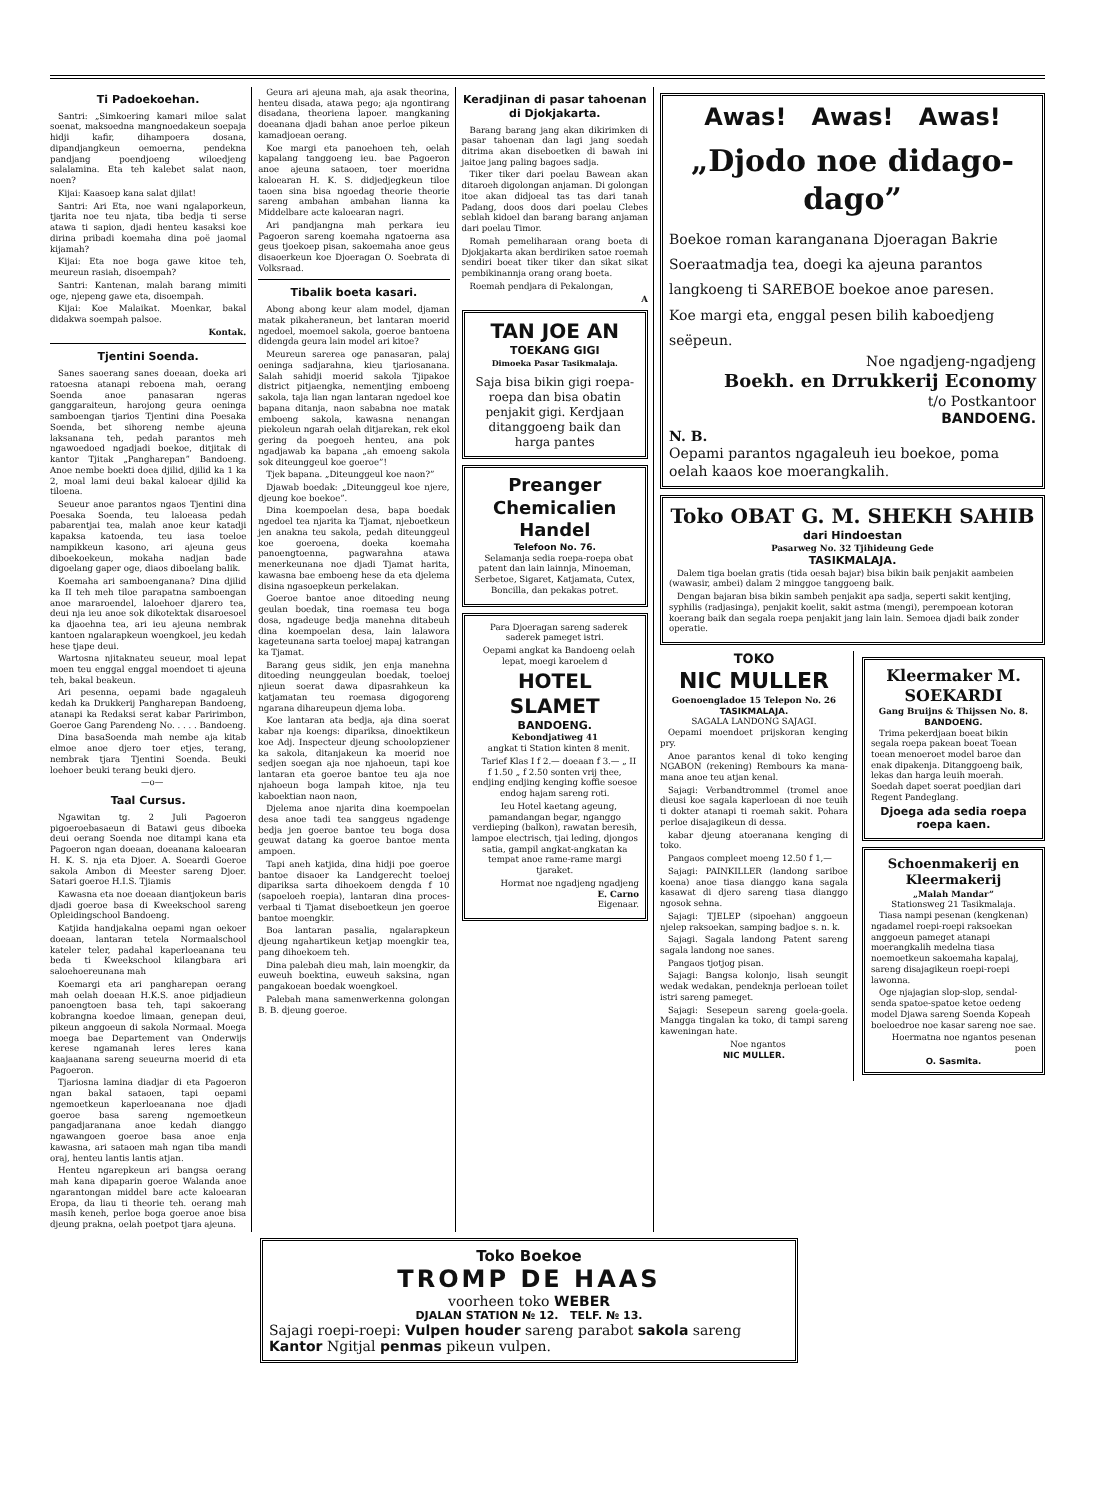Ti Padoekoehan.
Santri: „Simkoering kamari miloe salat soenat, maksoedna mangnoedakeun soepaja hidji kafir, dihampoera dosana, dipandjangkeun oemoerna, pendekna pandjang poendjoeng wiloedjeng salalamina. Eta teh kalebet salat naon, noen?
Kijai: Kaasoep kana salat djilat!
Santri: Ari Eta, noe wani ngalaporkeun, tjarita noe teu njata, tiba bedja ti serse atawa ti sapion, djadi henteu kasaksi koe dirina pribadi koemaha dina poë jaomal kijamah?
Kijai: Eta noe boga gawe kitoe teh, meureun rasiah, disoempah?
Santri: Kantenan, malah barang mimiti oge, njepeng gawe eta, disoempah.
Kijai: Koe Malaikat. Moenkar, bakal didakwa soempah palsoe.
Kontak.
Tjentini Soenda.
Sanes saoerang sanes doeaan, doeka ari ratoesna atanapi reboena mah, oerang Soenda anoe panasaran ngeras ganggaraiteun, harojong geura oeninga samboengan tjarios Tjentini dina Poesaka Soenda, bet sihoreng nembe ajeuna laksanana teh, pedah parantos meh ngawoedoed ngadjadi boekoe, ditjitak di kantor Tjitak „Pangharepan” Bandoeng. Anoe nembe boekti doea djilid, djilid ka 1 ka 2, moal lami deui bakal kaloear djilid ka tiloena.
Seueur anoe parantos ngaos Tjentini dina Poesaka Soenda, teu laloeasa pedah pabarentjai tea, malah anoe keur katadji kapaksa katoenda, teu iasa toeloe nampikkeun kasono, ari ajeuna geus diboekoekeun, mokaha nadjan bade digoelang gaper oge, diaos diboelang balik.
Koemaha ari samboenganana? Dina djilid ka II teh meh tiloe parapatna samboengan anoe mararoendel, laloehoer djarero tea, deui nja ieu anoe sok dikotektak disaroesoel ka djaoehna tea, ari ieu ajeuna nembrak kantoen ngalarapkeun woengkoel, jeu kedah hese tjape deui.
Wartosna njitaknateu seueur, moal lepat moen teu enggal enggal moendoet ti ajeuna teh, bakal beakeun.
Ari pesenna, oepami bade ngagaleuh kedah ka Drukkerij Pangharepan Bandoeng, atanapi ka Redaksi serat kabar Paririmbon, Goeroe Gang Parendeng No. . . . . Bandoeng.
Dina basaSoenda mah nembe aja kitab elmoe anoe djero toer etjes, terang, nembrak tjara Tjentini Soenda. Beuki loehoer beuki terang beuki djero.
—o—
Taal Cursus.
Ngawitan tg. 2 Juli Pagoeron pigoeroebasaeun di Batawi geus diboeka deui oerang Soenda noe ditampi kana eta Pagoeron ngan doeaan, doeanana kaloearan H. K. S. nja eta Djoer. A. Soeardi Goeroe sakola Ambon di Meester sareng Djoer. Satari goeroe H.I.S. Tjiamis
Kawasna eta noe doeaan diantjokeun baris djadi goeroe basa di Kweekschool sareng Opleidingschool Bandoeng.
Katjida handjakalna oepami ngan oekoer doeaan, lantaran tetela Normaalschool kateler teler, padahal kaperloeanana teu beda ti Kweekschool kilangbara ari saloehoereunana mah
Koemargi eta ari pangharepan oerang mah oelah doeaan H.K.S. anoe pidjadieun panoengtoen basa teh, tapi sakoerang kobrangna koedoe limaan, genepan deui, pikeun anggoeun di sakola Normaal. Moega moega bae Departement van Onderwijs kerese ngamanah leres leres kana kaajaanana sareng seueurna moerid di eta Pagoeron.
Tjariosna lamina diadjar di eta Pagoeron ngan bakal sataoen, tapi oepami ngemoetkeun kaperloeanana noe djadi goeroe basa sareng ngemoetkeun pangadjaranana anoe kedah dianggo ngawangoen goeroe basa anoe enja kawasna, ari sataoen mah ngan tiba mandi oraj, henteu lantis lantis atjan.
Henteu ngarepkeun ari bangsa oerang mah kana dipaparin goeroe Walanda anoe ngarantongan middel bare acte kaloearan Eropa, da liau ti theorie teh. oerang mah masih keneh, perloe boga goeroe anoe bisa djeung prakna, oelah poetpot tjara ajeuna.
Geura ari ajeuna mah, aja asak theorina, henteu disada, atawa pego; aja ngontirang disadana, theoriena lapoer. mangkaning doeanana djadi bahan anoe perloe pikeun kamadjoean oerang.
Koe margi eta panoehoen teh, oelah kapalang tanggoeng ieu. bae Pagoeron anoe ajeuna sataoen, toer moeridna kaloearan H. K. S. didjedjegkeun tiloe taoen sina bisa ngoedag theorie theorie sareng ambahan ambahan lianna ka Middelbare acte kaloearan nagri.
Ari pandjangna mah perkara ieu Pagoeron sareng koemaha ngatoerna asa geus tjoekoep pisan, sakoemaha anoe geus disaoerkeun koe Djoeragan O. Soebrata di Volksraad.
Tibalik boeta kasari.
Abong abong keur alam model, djaman matak pikaheraneun, bet lantaran moerid ngedoel, moemoel sakola, goeroe bantoena didengda geura lain model ari kitoe?
Meureun sarerea oge panasaran, palaj oeninga sadjarahna, kieu tjariosanana. Salah sahidji moerid sakola Tjipakoe district pitjaengka, nementjing emboeng sakola, taja lian ngan lantaran ngedoel koe bapana ditanja, naon sababna noe matak emboeng sakola, kawasna nenangan piekoleun ngarah oelah ditjarekan, rek ekol gering da poegoeh henteu, ana pok ngadjawab ka bapana „ah emoeng sakola sok diteunggeul koe goeroe”!
Tjek bapana. „Diteunggeul koe naon?”
Djawab boedak: „Diteunggeul koe njere, djeung koe boekoe”.
Dina koempoelan desa, bapa boedak ngedoel tea njarita ka Tjamat, njeboetkeun jen anakna teu sakola, pedah diteunggeul koe goeroena, doeka koemaha panoengtoenna, pagwarahna atawa menerkeunana noe djadi Tjamat harita, kawasna bae emboeng hese da eta djelema disina ngasoepkeun perkelakan.
Goeroe bantoe anoe ditoeding neung geulan boedak, tina roemasa teu boga dosa, ngadeuge bedja manehna ditabeuh dina koempoelan desa, lain lalawora kageteunana sarta toeloej mapaj katrangan ka Tjamat.
Barang geus sidik, jen enja manehna ditoeding neunggeulan boedak, toeloej njieun soerat dawa dipasrahkeun ka katjamatan teu roemasa digogoreng ngarana dihareupeun djema loba.
Koe lantaran ata bedja, aja dina soerat kabar nja koengs: dipariksa, dinoektikeun koe Adj. Inspecteur djeung schoolopziener ka sakola, ditanjakeun ka moerid noe sedjen soegan aja noe njahoeun, tapi koe lantaran eta goeroe bantoe teu aja noe njahoeun boga lampah kitoe, nja teu kaboektian naon naon,
Djelema anoe njarita dina koempoelan desa anoe tadi tea sanggeus ngadenge bedja jen goeroe bantoe teu boga dosa geuwat datang ka goeroe bantoe menta ampoen.
Tapi aneh katjida, dina hidji poe goeroe bantoe disaoer ka Landgerecht toeloej dipariksa sarta dihoekoem dengda f 10 (sapoeloeh roepia), lantaran dina proces-verbaal ti Tjamat diseboetkeun jen goeroe bantoe moengkir.
Boa lantaran pasalia, ngalarapkeun djeung ngahartikeun ketjap moengkir tea, pang dihoekoem teh.
Dina palebah dieu mah, lain moengkir, da euweuh boektina, euweuh saksina, ngan pangakoean boedak woengkoel.
Palebah mana samenwerkenna golongan B. B. djeung goeroe.
Keradjinan di pasar tahoenan di Djokjakarta.
Barang barang jang akan dikirimken di pasar tahoenan dan lagi jang soedah ditrima akan diseboetken di bawah ini jaitoe jang paling bagoes sadja.
Tiker tiker dari poelau Bawean akan ditaroeh digolongan anjaman. Di golongan itoe akan didjoeal tas tas dari tanah Padang, doos doos dari poelau Clebes seblah kidoel dan barang barang anjaman dari poelau Timor.
Romah pemeliharaan orang boeta di Djokjakarta akan berdiriken satoe roemah sendiri boeat tiker tiker dan sikat sikat pembikinannja orang orang boeta.
Roemah pendjara di Pekalongan,
A
TAN JOE AN
TOEKANG GIGI
Dimoeka Pasar Tasikmalaja.
Saja bisa bikin gigi roepa-roepa dan bisa obatin penjakit gigi. Kerdjaan ditanggoeng baik dan harga pantes
Preanger Chemicalien Handel
Telefoon No. 76.
Selamanja sedia roepa-roepa obat patent dan lain lainnja, Minoeman, Serbetoe, Sigaret, Katjamata, Cutex, Boncilla, dan pekakas potret.
Para Djoeragan sareng saderek saderek pameget istri.
Oepami angkat ka Bandoeng oelah lepat, moegi karoelem d
HOTEL SLAMET
BANDOENG.
Kebondjatiweg 41
angkat ti Station kinten 8 menit.
Tarief Klas I f 2.— doeaan f 3.— „ II f 1.50 „ f 2.50 sonten vrij thee, endjing endjing kenging koffie soesoe endog hajam sareng roti.
Ieu Hotel kaetang ageung, pamandangan begar, nganggo verdieping (balkon), rawatan beresih, lampoe electrisch, tjai leding, djongos satia, gampil angkat-angkatan ka tempat anoe rame-rame margi tjaraket.
Hormat noe ngadjeng ngadjeng
E. Carno
Eigenaar.
Awas! Awas! Awas!
„Djodo noe didago-dago”
Boekoe roman karanganana Djoeragan Bakrie Soeraatmadja tea, doegi ka ajeuna parantos langkoeng ti SAREBOE boekoe anoe paresen.
Koe margi eta, enggal pesen bilih kaboedjeng seëpeun.
Noe ngadjeng-ngadjeng
Boekh. en Drrukkerij Economy
t/o Postkantoor
BANDOENG.
N. B.
Oepami parantos ngagaleuh ieu boekoe, poma oelah kaaos koe moerangkalih.
Toko OBAT G. M. SHEKH SAHIB
dari Hindoestan
Pasarweg No. 32 Tjihideung Gede
TASIKMALAJA.
Dalem tiga boelan gratis (tida oesah bajar) bisa bikin baik penjakit aambeien (wawasir, ambei) dalam 2 minggoe tanggoeng baik.
Dengan bajaran bisa bikin sambeh penjakit apa sadja, seperti sakit kentjing, syphilis (radjasinga), penjakit koelit, sakit astma (mengi), perempoean kotoran koerang baik dan segala roepa penjakit jang lain lain. Semoea djadi baik zonder operatie.
TOKO
NIC MULLER
Goenoengladoe 15 Telepon No. 26
TASIKMALAJA.
SAGALA LANDONG SAJAGI.
Oepami moendoet prijskoran kenging pry.
Anoe parantos kenal di toko kenging NGABON (rekening) Rembours ka mana-mana anoe teu atjan kenal.
Sajagi: Verbandtrommel (tromel anoe dieusi koe sagala kaperloean di noe teuih ti dokter atanapi ti roemah sakit. Pohara perloe disajagikeun di dessa.
kabar djeung atoeranana kenging di toko.
Pangaos compleet moeng 12.50 f 1,—
Sajagi: PAINKILLER (landong sariboe koena) anoe tiasa dianggo kana sagala kasawat di djero sareng tiasa dianggo ngosok sehna.
Sajagi: TJELEP (sipoehan) anggoeun njelep raksoekan, samping badjoe s. n. k.
Sajagi. Sagala landong Patent sareng sagala landong noe sanes.
Pangaos tjotjog pisan.
Sajagi: Bangsa kolonjo, lisah seungit wedak wedakan, pendeknja perloean toilet istri sareng pameget.
Sajagi: Sesepeun sareng goela-goela. Mangga tingalan ka toko, di tampi sareng kaweningan hate.
Noe ngantos
NIC MULLER.
Kleermaker M. SOEKARDI
Gang Bruijns & Thijssen No. 8.
BANDOENG.
Trima pekerdjaan boeat bikin segala roepa pakean boeat Toean toean menoeroet model baroe dan enak dipakenja. Ditanggoeng baik, lekas dan harga leuih moerah. Soedah dapet soerat poedjian dari Regent Pandeglang.
Djoega ada sedia roepa roepa kaen.
Schoenmakerij en Kleermakerij
„Malah Mandar”
Stationsweg 21 Tasikmalaja.
Tiasa nampi pesenan (kengkenan) ngadamel roepi-roepi raksoekan anggoeun pameget atanapi moerangkalih medelna tiasa noemoetkeun sakoemaha kapalaj, sareng disajagikeun roepi-roepi lawonna.
Oge njajagian slop-slop, sendal-senda spatoe-spatoe ketoe oedeng model Djawa sareng Soenda Kopeah boeloedroe noe kasar sareng noe sae.
Hoermatna noe ngantos pesenan poen
O. Sasmita.
Toko Boekoe
TROMP DE HAAS
voorheen toko WEBER
DJALAN STATION № 12. TELF. № 13.
Sajagi roepi-roepi: Vulpen houder sareng parabot sakola sareng Kantor Ngitjal penmas pikeun vulpen.